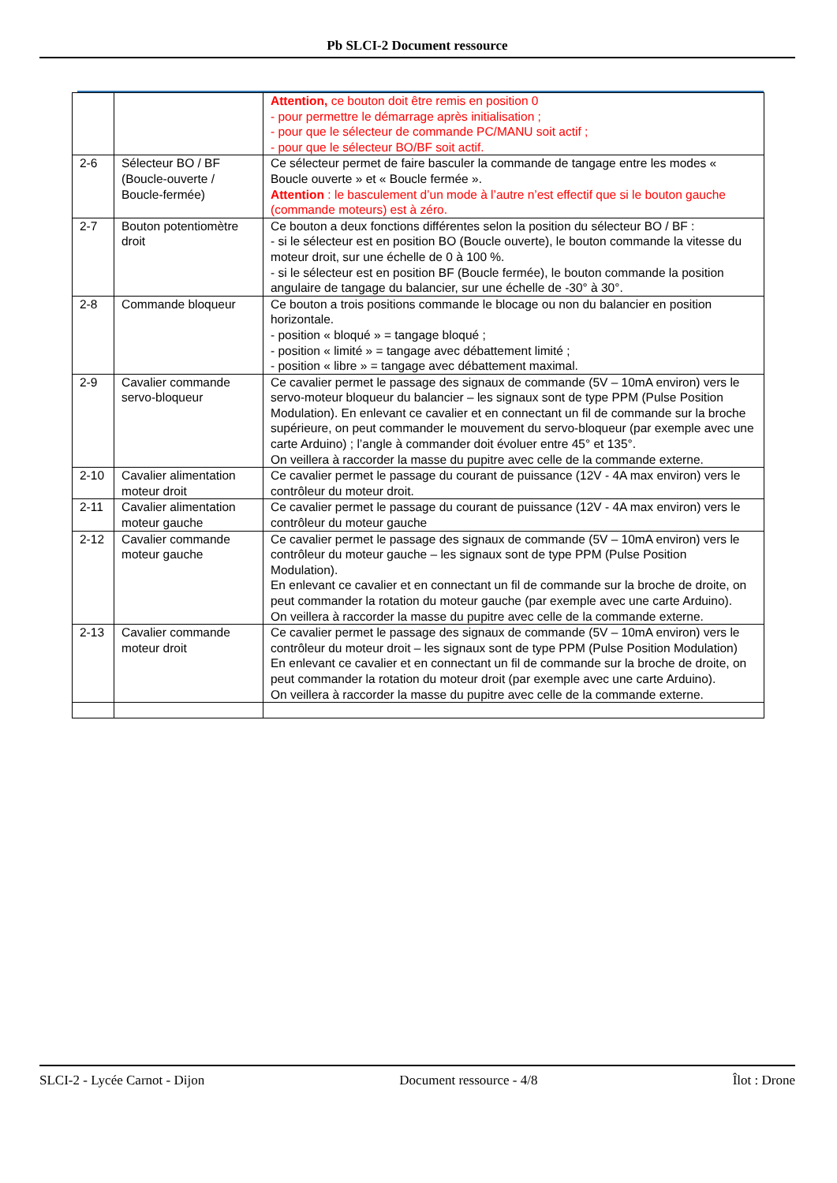Pb SLCI-2 Document ressource
| | | Attention, ce bouton doit être remis en position 0 - pour permettre le démarrage après initialisation ; - pour que le sélecteur de commande PC/MANU soit actif ; - pour que le sélecteur BO/BF soit actif. |
| 2-6 | Sélecteur BO / BF (Boucle-ouverte / Boucle-fermée) | Ce sélecteur permet de faire basculer la commande de tangage entre les modes « Boucle ouverte » et « Boucle fermée ». Attention : le basculement d’un mode à l’autre n’est effectif que si le bouton gauche (commande moteurs) est à zéro. |
| 2-7 | Bouton potentiomètre droit | Ce bouton a deux fonctions différentes selon la position du sélecteur BO / BF : - si le sélecteur est en position BO (Boucle ouverte), le bouton commande la vitesse du moteur droit, sur une échelle de 0 à 100 %. - si le sélecteur est en position BF (Boucle fermée), le bouton commande la position angulaire de tangage du balancier, sur une échelle de -30° à 30°. |
| 2-8 | Commande bloqueur | Ce bouton a trois positions commande le blocage ou non du balancier en position horizontale. - position « bloqué » = tangage bloqué ; - position « limité » = tangage avec débattement limité ; - position « libre » = tangage avec débattement maximal. |
| 2-9 | Cavalier commande servo-bloqueur | Ce cavalier permet le passage des signaux de commande (5V – 10mA environ) vers le servo-moteur bloqueur du balancier – les signaux sont de type PPM (Pulse Position Modulation). En enlevant ce cavalier et en connectant un fil de commande sur la broche supérieure, on peut commander le mouvement du servo-bloqueur (par exemple avec une carte Arduino) ; l’angle à commander doit évoluer entre 45° et 135°. On veillera à raccorder la masse du pupitre avec celle de la commande externe. |
| 2-10 | Cavalier alimentation moteur droit | Ce cavalier permet le passage du courant de puissance (12V - 4A max environ) vers le contrôleur du moteur droit. |
| 2-11 | Cavalier alimentation moteur gauche | Ce cavalier permet le passage du courant de puissance (12V - 4A max environ) vers le contrôleur du moteur gauche |
| 2-12 | Cavalier commande moteur gauche | Ce cavalier permet le passage des signaux de commande (5V – 10mA environ) vers le contrôleur du moteur gauche – les signaux sont de type PPM (Pulse Position Modulation). En enlevant ce cavalier et en connectant un fil de commande sur la broche de droite, on peut commander la rotation du moteur gauche (par exemple avec une carte Arduino). On veillera à raccorder la masse du pupitre avec celle de la commande externe. |
| 2-13 | Cavalier commande moteur droit | Ce cavalier permet le passage des signaux de commande (5V – 10mA environ) vers le contrôleur du moteur droit – les signaux sont de type PPM (Pulse Position Modulation) En enlevant ce cavalier et en connectant un fil de commande sur la broche de droite, on peut commander la rotation du moteur droit (par exemple avec une carte Arduino). On veillera à raccorder la masse du pupitre avec celle de la commande externe. |
SLCI-2 - Lycée Carnot - Dijon Document ressource - 4/8 Îlot : Drone